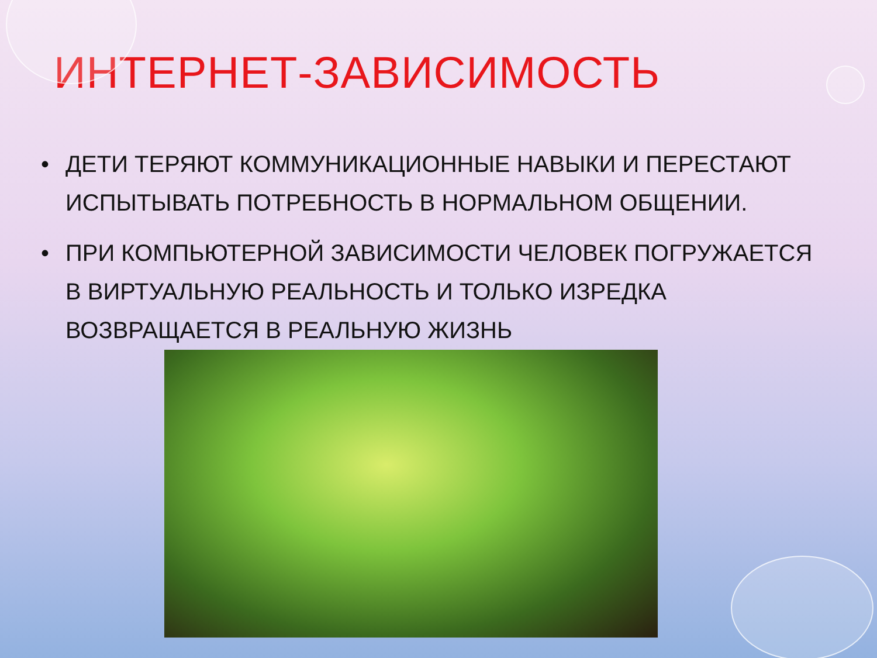ИНТЕРНЕТ-ЗАВИСИМОСТЬ
• ДЕТИ ТЕРЯЮТ КОММУНИКАЦИОННЫЕ НАВЫКИ И ПЕРЕСТАЮТ ИСПЫТЫВАТЬ ПОТРЕБНОСТЬ В НОРМАЛЬНОМ ОБЩЕНИИ.
• ПРИ КОМПЬЮТЕРНОЙ ЗАВИСИМОСТИ ЧЕЛОВЕК ПОГРУЖАЕТСЯ В ВИРТУАЛЬНУЮ РЕАЛЬНОСТЬ И ТОЛЬКО ИЗРЕДКА ВОЗВРАЩАЕТСЯ В РЕАЛЬНУЮ ЖИЗНЬ